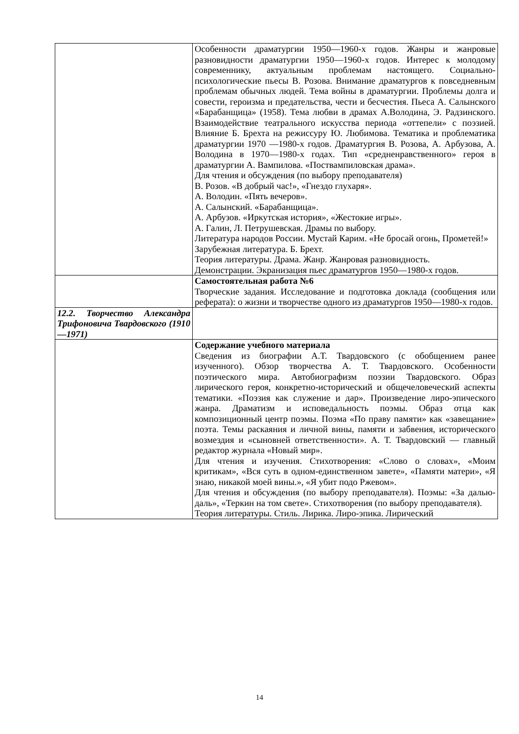| | Особенности драматургии 1950—1960-х годов. Жанры и жанровые разновидности драматургии 1950—1960-х годов. Интерес к молодому современнику, актуальным проблемам настоящего. Социально-психологические пьесы В. Розова. Внимание драматургов к повседневным проблемам обычных людей. Тема войны в драматургии. Проблемы долга и совести, героизма и предательства, чести и бесчестия. Пьеса А. Салынского «Барабанщица» (1958). Тема любви в драмах А.Володина, Э. Радзинского. Взаимодействие театрального искусства периода «оттепели» с поэзией. Влияние Б. Брехта на режиссуру Ю. Любимова. Тематика и проблематика драматургии 1970 —1980-х годов. Драматургия В. Розова, А. Арбузова, А. Володина в 1970—1980-х годах. Тип «средненравственного» героя в драматургии А. Вампилова. «Поствампиловская драма». Для чтения и обсуждения (по выбору преподавателя) В. Розов. «В добрый час!», «Гнездо глухаря». А. Володин. «Пять вечеров». А. Салынский. «Барабанщица». А. Арбузов. «Иркутская история», «Жестокие игры». А. Галин, Л. Петрушевская. Драмы по выбору. Литература народов России. Мустай Карим. «Не бросай огонь, Прометей!» Зарубежная литература. Б. Брехт. Теория литературы. Драма. Жанр. Жанровая разновидность. Демонстрации. Экранизация пьес драматургов 1950—1980-х годов. |
| | Самостоятельная работа №6 Творческие задания. Исследование и подготовка доклада (сообщения или реферата): о жизни и творчестве одного из драматургов 1950—1980-х годов. |
| 12.2. Творчество Александра Трифоновича Твардовского (1910—1971) | |
| | Содержание учебного материала Сведения из биографии А.Т. Твардовского (с обобщением ранее изученного). Обзор творчества А. Т. Твардовского. Особенности поэтического мира. Автобиографизм поэзии Твардовского. Образ лирического героя, конкретно-исторический и общечеловеческий аспекты тематики. «Поэзия как служение и дар». Произведение лиро-эпического жанра. Драматизм и исповедальность поэмы. Образ отца как композиционный центр поэмы. Поэма «По праву памяти» как «завещание» поэта. Темы раскаяния и личной вины, памяти и забвения, исторического возмездия и «сыновней ответственности». А. Т. Твардовский — главный редактор журнала «Новый мир». Для чтения и изучения. Стихотворения: «Слово о словах», «Моим критикам», «Вся суть в одном-единственном завете», «Памяти матери», «Я знаю, никакой моей вины.», «Я убит подо Ржевом». Для чтения и обсуждения (по выбору преподавателя). Поэмы: «За далью-даль», «Теркин на том свете». Стихотворения (по выбору преподавателя). Теория литературы. Стиль. Лирика. Лиро-эпика. Лирический |
14